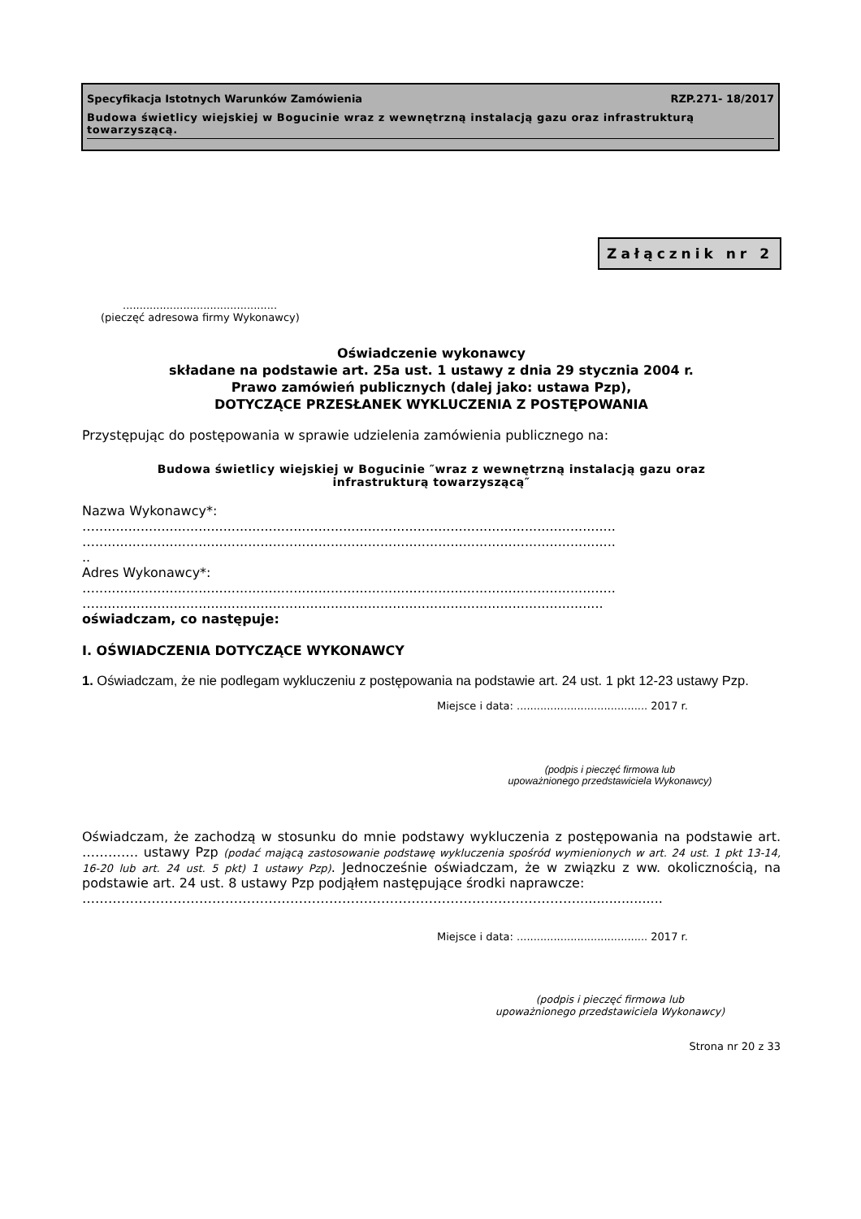Specyfikacja Istotnych Warunków Zamówienia RZP.271- 18/2017
Budowa świetlicy wiejskiej w Bogucinie wraz z wewnętrzną instalacją gazu oraz infrastrukturą towarzyszącą.
Załącznik nr 2
..............................................
(pieczęć adresowa firmy Wykonawcy)
Oświadczenie wykonawcy
składane na podstawie art. 25a ust. 1 ustawy z dnia 29 stycznia 2004 r.
Prawo zamówień publicznych (dalej jako: ustawa Pzp),
DOTYCZĄCE PRZESŁANEK WYKLUCZENIA Z POSTĘPOWANIA
Przystępując do postępowania w sprawie udzielenia zamówienia publicznego na:
Budowa świetlicy wiejskiej w Bogucinie ″wraz z wewnętrzną instalacją gazu oraz
infrastrukturą towarzyszącą″
Nazwa Wykonawcy*:
…..............................................................................................................................
…..............................................................................................................................
..
Adres Wykonawcy*:
…..............................................................................................................................
…...........................................................................................................................
oświadczam, co następuje:
I. OŚWIADCZENIA DOTYCZĄCE WYKONAWCY
1. Oświadczam, że nie podlegam wykluczeniu z postępowania na podstawie art. 24 ust. 1 pkt 12-23 ustawy Pzp.
Miejsce i data: ....................................... 2017 r.
(podpis i pieczęć firmowa lub
upoważnionego przedstawiciela Wykonawcy)
Oświadczam, że zachodzą w stosunku do mnie podstawy wykluczenia z postępowania na podstawie art. …………. ustawy Pzp (podać mającą zastosowanie podstawę wykluczenia spośród wymienionych w art. 24 ust. 1 pkt 13-14, 16-20 lub art. 24 ust. 5 pkt) 1 ustawy Pzp). Jednocześnie oświadczam, że w związku z ww. okolicznością, na podstawie art. 24 ust. 8 ustawy Pzp podjąłem następujące środki naprawcze:
…………………………………………………………………………………………………….....................
Miejsce i data: ....................................... 2017 r.
(podpis i pieczęć firmowa lub
upoważnionego przedstawiciela Wykonawcy)
Strona nr 20 z 33